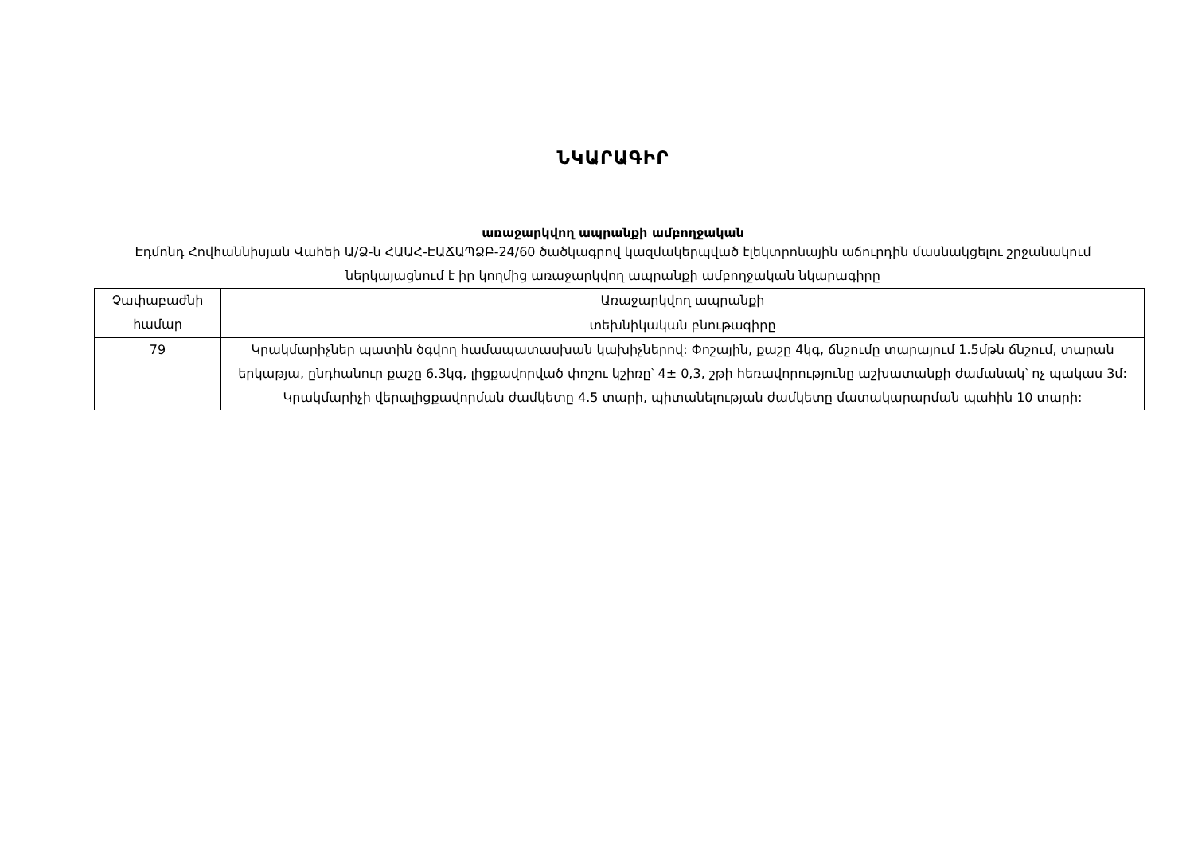ՆԿԱՐԱԳԻՐ
առաջարկվող ապրանքի ամբողջական
Էդմոնդ Հովհաննիսյան Վահեի Ա/Ձ-ն ՀԱԱՀ-ԷԱՃԱՊՁԲ-24/60 ծածկագրով կազմակերպված էլեկտրոնային աճուրդին մասնակցելու շրջանակում ներկայացնում է իր կողմից առաջարկվող ապրանքի ամբողջական նկարագիրը
| Չափաբաժնի համար | Առաջարկվող ապրանքի |
| --- | --- |
| | տեխնիկական բնութագիրը |
| 79 | Կրակմարիչներ պատին ծգվող համապատասխան կախիչներով: Փոշային, քաշը 4կգ, ճնշումը տարայում 1.5մթն ճնշում, տարան երկաթյա, ընդհանուր քաշը 6.3կգ, լիցքավորված փոշու կշիռը՝ 4± 0,3, շթի հեռավորությունը աշխատանքի ժամանակ՝ ոչ պակաս 3մ: Կրակմարիչի վերալիցքավորման ժամկետը 4.5 տարի, պիտանելության ժամկետը մատակարարման պահին 10 տարի: |